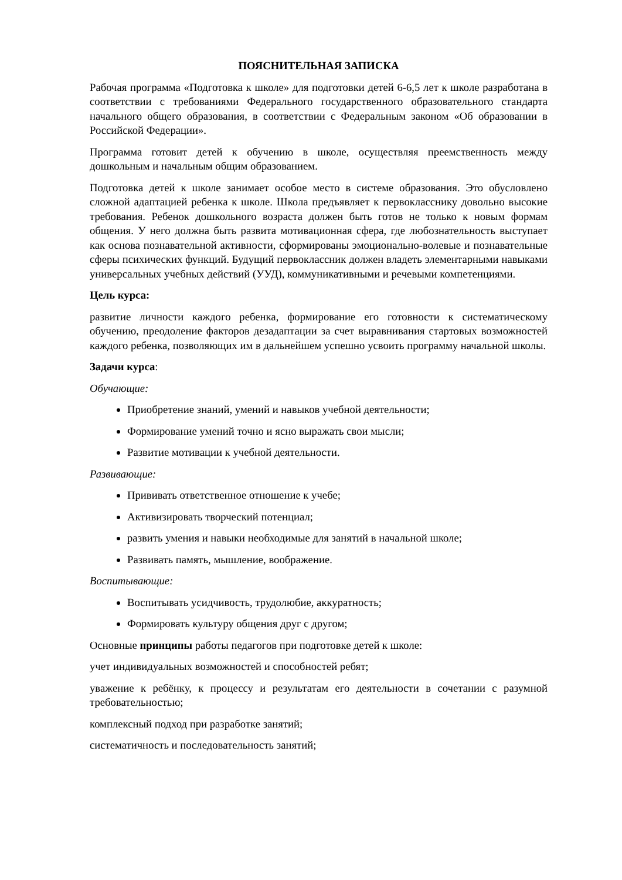ПОЯСНИТЕЛЬНАЯ ЗАПИСКА
Рабочая программа «Подготовка к школе» для подготовки детей 6-6,5 лет к школе разработана в соответствии с требованиями Федерального государственного образовательного стандарта начального общего образования, в соответствии с Федеральным законом «Об образовании в Российской Федерации».
Программа готовит детей к обучению в школе, осуществляя преемственность между дошкольным и начальным общим образованием.
Подготовка детей к школе занимает особое место в системе образования. Это обусловлено сложной адаптацией ребенка к школе. Школа предъявляет к первокласснику довольно высокие требования. Ребенок дошкольного возраста должен быть готов не только к новым формам общения. У него должна быть развита мотивационная сфера, где любознательность выступает как основа познавательной активности, сформированы эмоционально-волевые и познавательные сферы психических функций. Будущий первоклассник должен владеть элементарными навыками универсальных учебных действий (УУД), коммуникативными и речевыми компетенциями.
Цель курса:
развитие личности каждого ребенка, формирование его готовности к систематическому обучению, преодоление факторов дезадаптации за счет выравнивания стартовых возможностей каждого ребенка, позволяющих им в дальнейшем успешно усвоить программу начальной школы.
Задачи курса:
Обучающие:
Приобретение знаний, умений и навыков учебной деятельности;
Формирование умений точно и ясно выражать свои мысли;
Развитие мотивации к учебной деятельности.
Развивающие:
Прививать ответственное отношение к учебе;
Активизировать творческий потенциал;
развить умения и навыки необходимые для занятий в начальной школе;
Развивать память, мышление, воображение.
Воспитывающие:
Воспитывать усидчивость, трудолюбие, аккуратность;
Формировать культуру общения друг с другом;
Основные принципы работы педагогов при подготовке детей к школе:
учет индивидуальных возможностей и способностей ребят;
уважение к ребёнку, к процессу и результатам его деятельности в сочетании с разумной требовательностью;
комплексный подход при разработке занятий;
систематичность и последовательность занятий;